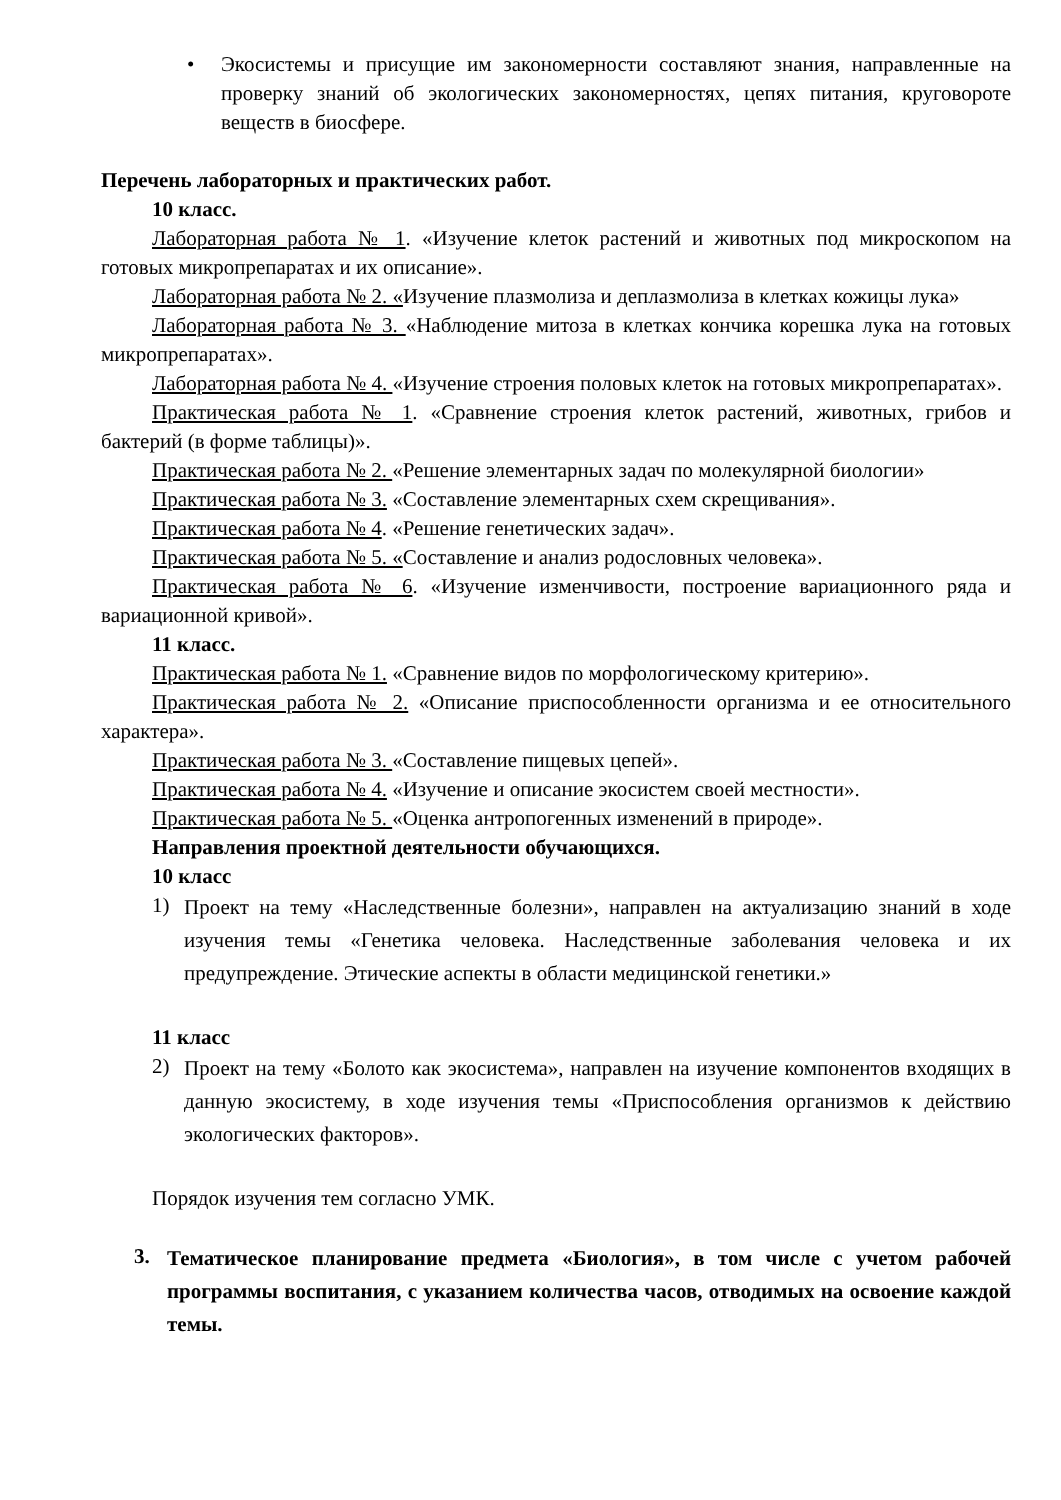• Экосистемы и присущие им закономерности составляют знания, направленные на проверку знаний об экологических закономерностях, цепях питания, круговороте веществ в биосфере.
Перечень лабораторных и практических работ.
10 класс.
Лабораторная работа № 1. «Изучение клеток растений и животных под микроскопом на готовых микропрепаратах и их описание».
Лабораторная работа № 2. «Изучение плазмолиза и деплазмолиза в клетках кожицы лука»
Лабораторная работа № 3. «Наблюдение митоза в клетках кончика корешка лука на готовых микропрепаратах».
Лабораторная работа № 4. «Изучение строения половых клеток на готовых микропрепаратах».
Практическая работа № 1. «Сравнение строения клеток растений, животных, грибов и бактерий (в форме таблицы)».
Практическая работа № 2. «Решение элементарных задач по молекулярной биологии»
Практическая работа № 3. «Составление элементарных схем скрещивания».
Практическая работа № 4. «Решение генетических задач».
Практическая работа № 5. «Составление и анализ родословных человека».
Практическая работа № 6. «Изучение изменчивости, построение вариационного ряда и вариационной кривой».
11 класс.
Практическая работа № 1. «Сравнение видов по морфологическому критерию».
Практическая работа № 2. «Описание приспособленности организма и ее относительного характера».
Практическая работа № 3. «Составление пищевых цепей».
Практическая работа № 4. «Изучение и описание экосистем своей местности».
Практическая работа № 5. «Оценка антропогенных изменений в природе».
Направления проектной деятельности обучающихся.
10 класс
1)
Проект на тему «Наследственные болезни», направлен на актуализацию знаний в ходе изучения темы «Генетика человека. Наследственные заболевания человека и их предупреждение. Этические аспекты в области медицинской генетики.»
11 класс
2)
Проект на тему «Болото как экосистема», направлен на изучение компонентов входящих в данную экосистему, в ходе изучения темы «Приспособления организмов к действию экологических факторов».
Порядок изучения тем согласно УМК.
3.
Тематическое планирование предмета «Биология», в том числе с учетом рабочей программы воспитания, с указанием количества часов, отводимых на освоение каждой темы.